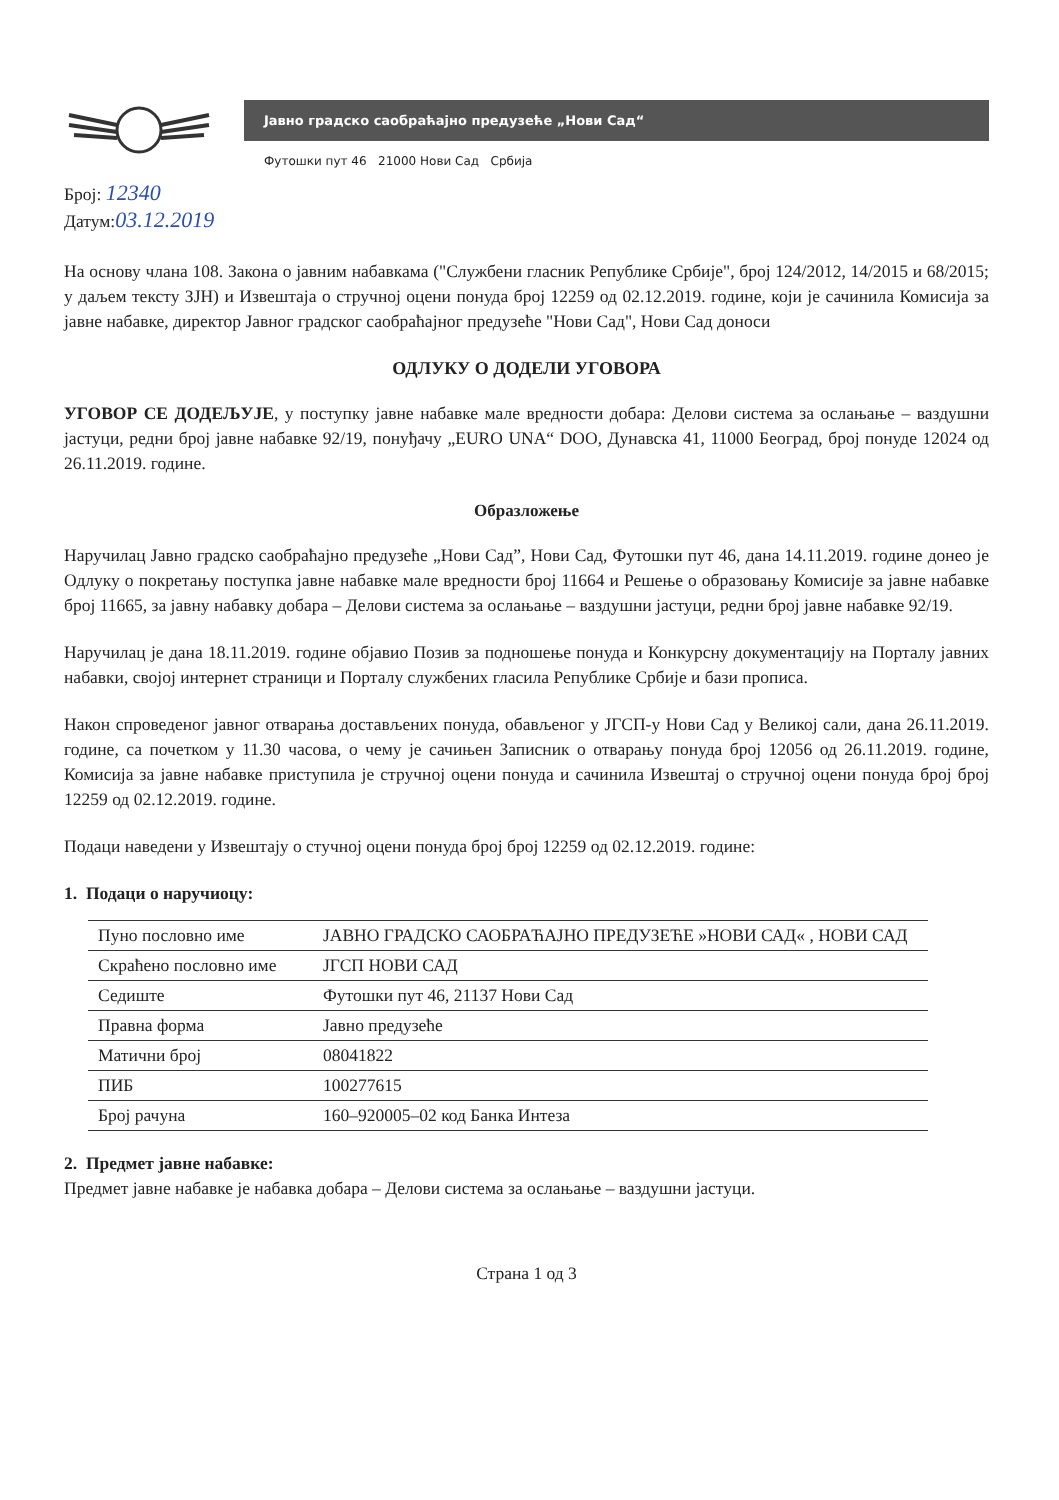Јавно градско саобраћајно предузеће „Нови Сад“
Футошки пут 46 21000 Нови Сад Србија
Број: 12340
Датум:03.12.2019
На основу члана 108. Закона о јавним набавкама ("Службени гласник Републике Србије", број 124/2012, 14/2015 и 68/2015; у даљем тексту ЗЈН) и Извештаја о стручној оцени понуда број 12259 од 02.12.2019. године, који је сачинила Комисија за јавне набавке, директор Јавног градског саобраћајног предузеће "Нови Сад", Нови Сад доноси
ОДЛУКУ О ДОДЕЛИ УГОВОРА
УГОВОР СЕ ДОДЕЉУЈЕ, у поступку јавне набавке мале вредности добара: Делови система за ослањање – ваздушни јастуци, редни број јавне набавке 92/19, понуђачу „EURO UNA“ DOO, Дунавска 41, 11000 Београд, број понуде 12024 од 26.11.2019. године.
Образложење
Наручилац Јавно градско саобраћајно предузеће „Нови Сад”, Нови Сад, Футошки пут 46, дана 14.11.2019. године донео је Одлуку о покретању поступка јавне набавке мале вредности број 11664 и Решење о образовању Комисије за јавне набавке број 11665, за јавну набавку добара – Делови система за ослањање – ваздушни јастуци, редни број јавне набавке 92/19.
Наручилац је дана 18.11.2019. године објавио Позив за подношење понуда и Конкурсну документацију на Порталу јавних набавки, својој интернет страници и Порталу службених гласила Републике Србије и бази прописа.
Након спроведеног јавног отварања достављених понуда, обављеног у ЈГСП-у Нови Сад у Великој сали, дана 26.11.2019. године, са почетком у 11.30 часова, о чему је сачињен Записник о отварању понуда број 12056 од 26.11.2019. године, Комисија за јавне набавке приступила је стручној оцени понуда и сачинила Извештај о стручној оцени понуда број број 12259 од 02.12.2019. године.
Подаци наведени у Извештају о стучној оцени понуда број број 12259 од 02.12.2019. године:
1. Подаци о наручиоцу:
| Пуно пословно име | ЈАВНО ГРАДСКО САОБРАЋАЈНО ПРЕДУЗЕЋЕ »НОВИ САД« , НОВИ САД |
| Скраћено пословно име | ЈГСП НОВИ САД |
| Седиште | Футошки пут 46, 21137 Нови Сад |
| Правна форма | Јавно предузеће |
| Матични број | 08041822 |
| ПИБ | 100277615 |
| Број рачуна | 160–920005–02 код Банка Интеза |
2. Предмет јавне набавке:
Предмет јавне набавке је набавка добара – Делови система за ослањање – ваздушни јастуци.
Страна 1 од 3